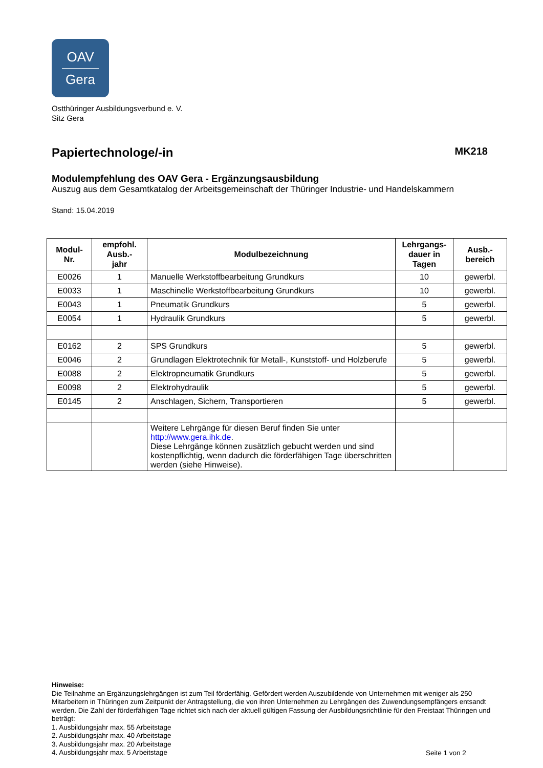OAV
Gera
Ostthüringer Ausbildungsverbund e. V.
Sitz Gera
Papiertechnologe/-in MK218
Modulempfehlung des OAV Gera - Ergänzungsausbildung
Auszug aus dem Gesamtkatalog der Arbeitsgemeinschaft der Thüringer Industrie- und Handelskammern
Stand: 15.04.2019
| Modul- Nr. | empfohl. Ausb.- jahr | Modulbezeichnung | Lehrgangs- dauer in Tagen | Ausb.- bereich |
| --- | --- | --- | --- | --- |
| E0026 | 1 | Manuelle Werkstoffbearbeitung Grundkurs | 10 | gewerbl. |
| E0033 | 1 | Maschinelle Werkstoffbearbeitung Grundkurs | 10 | gewerbl. |
| E0043 | 1 | Pneumatik Grundkurs | 5 | gewerbl. |
| E0054 | 1 | Hydraulik Grundkurs | 5 | gewerbl. |
| E0162 | 2 | SPS Grundkurs | 5 | gewerbl. |
| E0046 | 2 | Grundlagen Elektrotechnik für Metall-, Kunststoff- und Holzberufe | 5 | gewerbl. |
| E0088 | 2 | Elektropneumatik Grundkurs | 5 | gewerbl. |
| E0098 | 2 | Elektrohydraulik | 5 | gewerbl. |
| E0145 | 2 | Anschlagen, Sichern, Transportieren | 5 | gewerbl. |
| | | Weitere Lehrgänge für diesen Beruf finden Sie unter http://www.gera.ihk.de . Diese Lehrgänge können zusätzlich gebucht werden und sind kostenpflichtig, wenn dadurch die förderfähigen Tage überschritten werden (siehe Hinweise). | | |
Hinweise:
Die Teilnahme an Ergänzungslehrgängen ist zum Teil förderfähig. Gefördert werden Auszubildende von Unternehmen mit weniger als 250 Mitarbeitern in Thüringen zum Zeitpunkt der Antragstellung, die von ihren Unternehmen zu Lehrgängen des Zuwendungsempfängers entsandt werden. Die Zahl der förderfähigen Tage richtet sich nach der aktuell gültigen Fassung der Ausbildungsrichtlinie für den Freistaat Thüringen und beträgt:
1. Ausbildungsjahr max. 55 Arbeitstage
2. Ausbildungsjahr max. 40 Arbeitstage
3. Ausbildungsjahr max. 20 Arbeitstage
4. Ausbildungsjahr max. 5 Arbeitstage
Seite 1 von 2